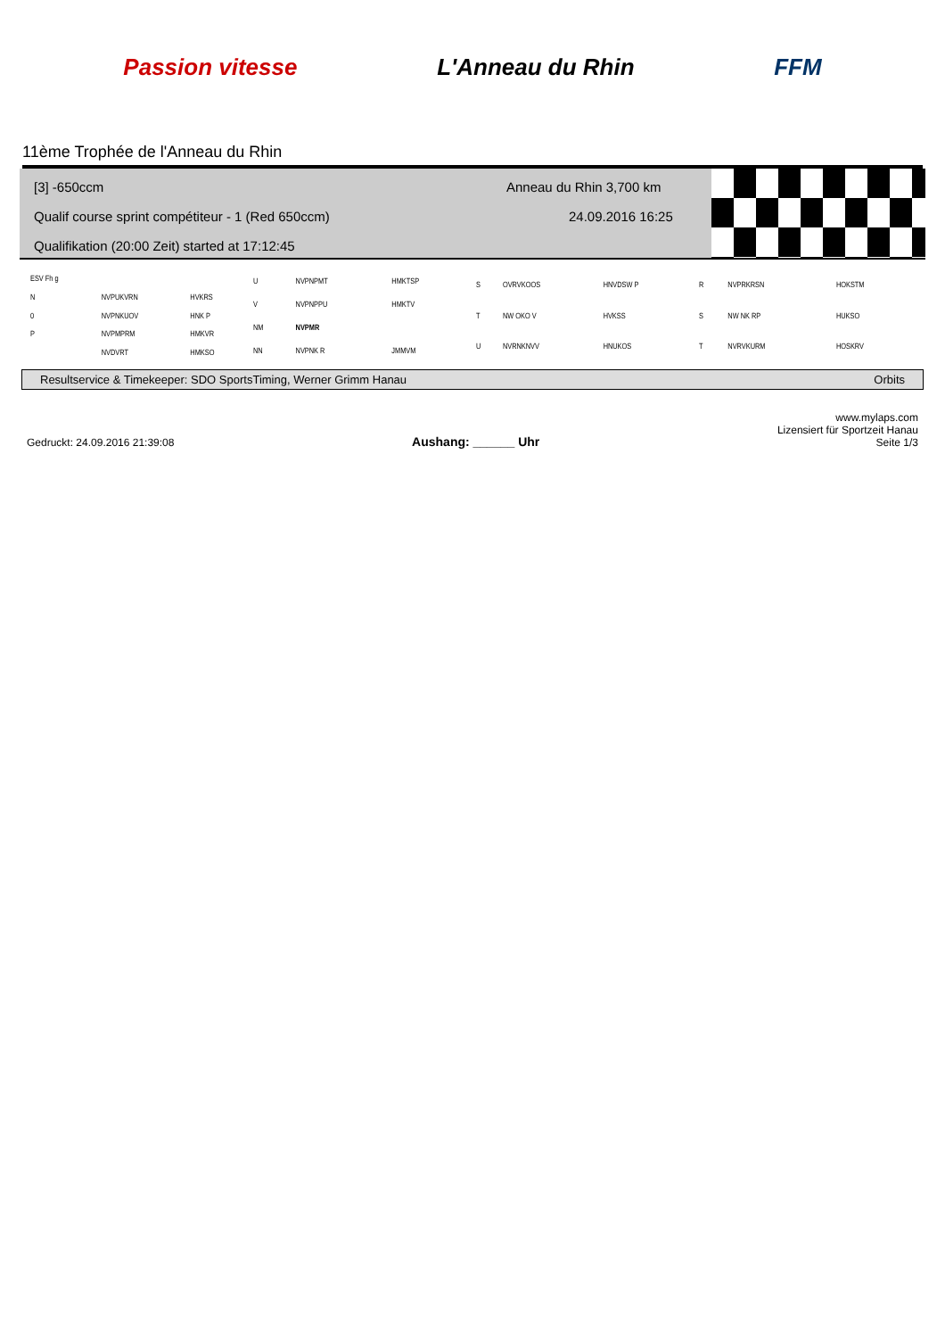Passion vitesse L'Anneau du Rhin FFM
11ème Trophée de l'Anneau du Rhin
[3] -650ccm
Qualif course sprint compétiteur - 1 (Red 650ccm)
Qualifikation (20:00 Zeit) started at 17:12:45
Anneau du Rhin 3,700 km
24.09.2016 16:25
| ESV Fh g | | |
| N | NVPUKVRN | HVKRS |
| 0 | NVPNKUOV | HNK P |
| P | NVPMPRM | HMKVR |
| | NVDVRT | HMKSO |
| U | NVPNPMT | HMKTSP |
| V | NVPNPPU | HMKTV |
| NM | NVPMR | |
| NN | NVPNK R | JMMVM |
| S | OVRVKOOS | HNVDSW P |
| T | NW OKO V | HVKSS |
| U | NVRNKNVV | HNUKOS |
| R | NVPRKRSN | HOKSTM |
| S | NW NK RP | HUKSO |
| T | NVRVKURM | HOSKRV |
Resultservice & Timekeeper: SDO SportsTiming, Werner Grimm Hanau Orbits
Gedruckt: 24.09.2016 21:39:08 Aushang: ______ Uhr www.mylaps.com
Lizensiert für Sportzeit Hanau
Seite 1/3